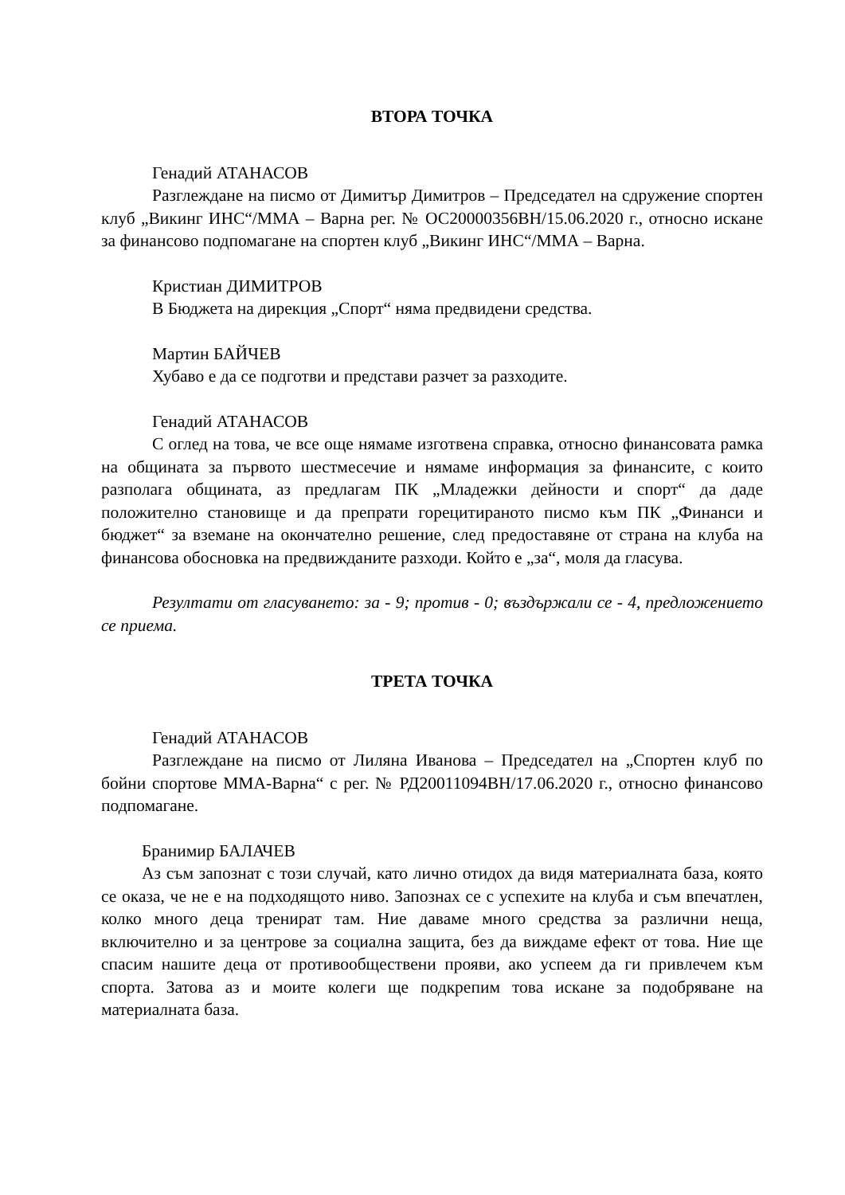ВТОРА ТОЧКА
Генадий АТАНАСОВ
Разглеждане на писмо от Димитър Димитров – Председател на сдружение спортен клуб „Викинг ИНС“/ММА – Варна рег. № ОС20000356ВН/15.06.2020 г., относно искане за финансово подпомагане на спортен клуб „Викинг ИНС“/ММА – Варна.
Кристиан ДИМИТРОВ
В Бюджета на дирекция „Спорт“ няма предвидени средства.
Мартин БАЙЧЕВ
Хубаво е да се подготви и представи разчет за разходите.
Генадий АТАНАСОВ
С оглед на това, че все още нямаме изготвена справка, относно финансовата рамка на общината за първото шестмесечие и нямаме информация за финансите, с които разполага общината, аз предлагам ПК „Младежки дейности и спорт“ да даде положително становище и да препрати горецитираното писмо към ПК „Финанси и бюджет“ за вземане на окончателно решение, след предоставяне от страна на клуба на финансова обосновка на предвижданите разходи. Който е „за“, моля да гласува.
Резултати от гласуването: за - 9; против - 0; въздържали се - 4, предложението се приема.
ТРЕТА ТОЧКА
Генадий АТАНАСОВ
Разглеждане на писмо от Лиляна Иванова – Председател на „Спортен клуб по бойни спортове ММА-Варна“ с рег. № РД20011094ВН/17.06.2020 г., относно финансово подпомагане.
Бранимир БАЛАЧЕВ
Аз съм запознат с този случай, като лично отидох да видя материалната база, която се оказа, че не е на подходящото ниво. Запознах се с успехите на клуба и съм впечатлен, колко много деца тренират там. Ние даваме много средства за различни неща, включително и за центрове за социална защита, без да виждаме ефект от това. Ние ще спасим нашите деца от противообществени прояви, ако успеем да ги привлечем към спорта. Затова аз и моите колеги ще подкрепим това искане за подобряване на материалната база.